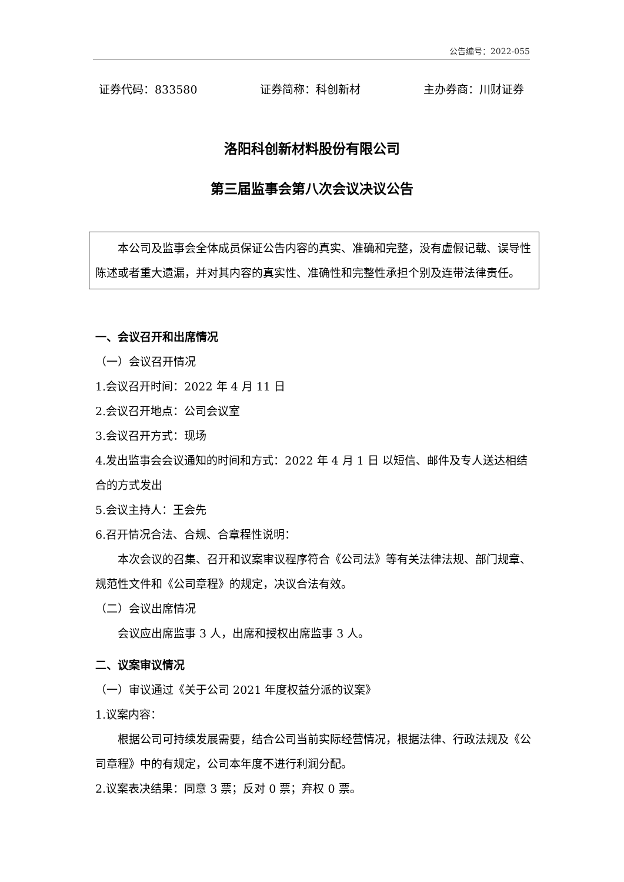公告编号：2022-055
证券代码：833580 证券简称：科创新材 主办券商：川财证券
洛阳科创新材料股份有限公司
第三届监事会第八次会议决议公告
本公司及监事会全体成员保证公告内容的真实、准确和完整，没有虚假记载、误导性陈述或者重大遗漏，并对其内容的真实性、准确性和完整性承担个别及连带法律责任。
一、会议召开和出席情况
（一）会议召开情况
1.会议召开时间：2022 年 4 月 11 日
2.会议召开地点：公司会议室
3.会议召开方式：现场
4.发出监事会会议通知的时间和方式：2022 年 4 月 1 日 以短信、邮件及专人送达相结合的方式发出
5.会议主持人：王会先
6.召开情况合法、合规、合章程性说明：
本次会议的召集、召开和议案审议程序符合《公司法》等有关法律法规、部门规章、规范性文件和《公司章程》的规定，决议合法有效。
（二）会议出席情况
会议应出席监事 3 人，出席和授权出席监事 3 人。
二、议案审议情况
（一）审议通过《关于公司 2021 年度权益分派的议案》
1.议案内容：
根据公司可持续发展需要，结合公司当前实际经营情况，根据法律、行政法规及《公司章程》中的有规定，公司本年度不进行利润分配。
2.议案表决结果：同意 3 票；反对 0 票；弃权 0 票。